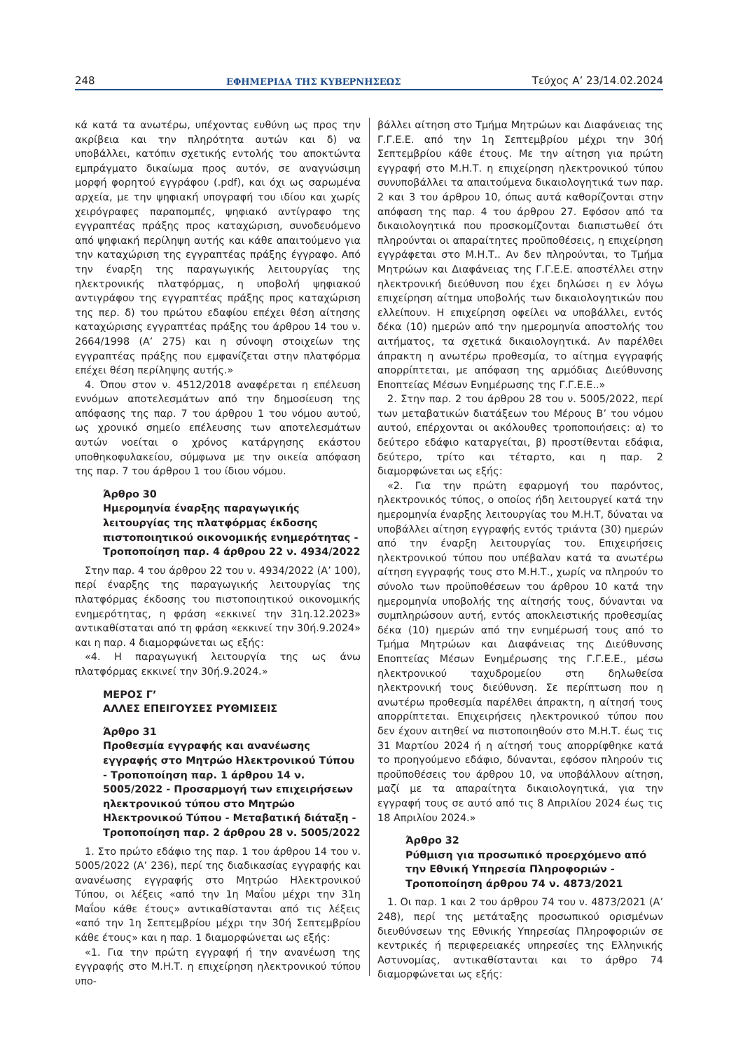248 ΕΦΗΜΕΡΙΔΑ ΤΗΣ ΚΥΒΕΡΝΗΣΕΩΣ Τεύχος Α’ 23/14.02.2024
κά κατά τα ανωτέρω, υπέχοντας ευθύνη ως προς την ακρίβεια και την πληρότητα αυτών και δ) να υποβάλλει, κατόπιν σχετικής εντολής του αποκτώντα εμπράγματο δικαίωμα προς αυτόν, σε αναγνώσιμη μορφή φορητού εγγράφου (.pdf), και όχι ως σαρωμένα αρχεία, με την ψηφιακή υπογραφή του ιδίου και χωρίς χειρόγραφες παραπομπές, ψηφιακό αντίγραφο της εγγραπτέας πράξης προς καταχώριση, συνοδευόμενο από ψηφιακή περίληψη αυτής και κάθε απαιτούμενο για την καταχώριση της εγγραπτέας πράξης έγγραφο. Από την έναρξη της παραγωγικής λειτουργίας της ηλεκτρονικής πλατφόρμας, η υποβολή ψηφιακού αντιγράφου της εγγραπτέας πράξης προς καταχώριση της περ. δ) του πρώτου εδαφίου επέχει θέση αίτησης καταχώρισης εγγραπτέας πράξης του άρθρου 14 του ν. 2664/1998 (Α’ 275) και η σύνοψη στοιχείων της εγγραπτέας πράξης που εμφανίζεται στην πλατφόρμα επέχει θέση περίληψης αυτής.»
4. Όπου στον ν. 4512/2018 αναφέρεται η επέλευση εννόμων αποτελεσμάτων από την δημοσίευση της απόφασης της παρ. 7 του άρθρου 1 του νόμου αυτού, ως χρονικό σημείο επέλευσης των αποτελεσμάτων αυτών νοείται ο χρόνος κατάργησης εκάστου υποθηκοφυλακείου, σύμφωνα με την οικεία απόφαση της παρ. 7 του άρθρου 1 του ίδιου νόμου.
Άρθρο 30
Ημερομηνία έναρξης παραγωγικής λειτουργίας της πλατφόρμας έκδοσης πιστοποιητικού οικονομικής ενημερότητας - Τροποποίηση παρ. 4 άρθρου 22 ν. 4934/2022
Στην παρ. 4 του άρθρου 22 του ν. 4934/2022 (Α’ 100), περί έναρξης της παραγωγικής λειτουργίας της πλατφόρμας έκδοσης του πιστοποιητικού οικονομικής ενημερότητας, η φράση «εκκινεί την 31η.12.2023» αντικαθίσταται από τη φράση «εκκινεί την 30ή.9.2024» και η παρ. 4 διαμορφώνεται ως εξής:
«4. Η παραγωγική λειτουργία της ως άνω πλατφόρμας εκκινεί την 30ή.9.2024.»
ΜΕΡΟΣ Γ’
ΑΛΛΕΣ ΕΠΕΙΓΟΥΣΕΣ ΡΥΘΜΙΣΕΙΣ
Άρθρο 31
Προθεσμία εγγραφής και ανανέωσης εγγραφής στο Μητρώο Ηλεκτρονικού Τύπου - Τροποποίηση παρ. 1 άρθρου 14 ν. 5005/2022 - Προσαρμογή των επιχειρήσεων ηλεκτρονικού τύπου στο Μητρώο Ηλεκτρονικού Τύπου - Μεταβατική διάταξη - Τροποποίηση παρ. 2 άρθρου 28 ν. 5005/2022
1. Στο πρώτο εδάφιο της παρ. 1 του άρθρου 14 του ν. 5005/2022 (Α’ 236), περί της διαδικασίας εγγραφής και ανανέωσης εγγραφής στο Μητρώο Ηλεκτρονικού Τύπου, οι λέξεις «από την 1η Μαΐου μέχρι την 31η Μαΐου κάθε έτους» αντικαθίστανται από τις λέξεις «από την 1η Σεπτεμβρίου μέχρι την 30ή Σεπτεμβρίου κάθε έτους» και η παρ. 1 διαμορφώνεται ως εξής:
«1. Για την πρώτη εγγραφή ή την ανανέωση της εγγραφής στο Μ.Η.Τ. η επιχείρηση ηλεκτρονικού τύπου υπο-
βάλλει αίτηση στο Τμήμα Μητρώων και Διαφάνειας της Γ.Γ.Ε.Ε. από την 1η Σεπτεμβρίου μέχρι την 30ή Σεπτεμβρίου κάθε έτους. Με την αίτηση για πρώτη εγγραφή στο Μ.Η.Τ. η επιχείρηση ηλεκτρονικού τύπου συνυποβάλλει τα απαιτούμενα δικαιολογητικά των παρ. 2 και 3 του άρθρου 10, όπως αυτά καθορίζονται στην απόφαση της παρ. 4 του άρθρου 27. Εφόσον από τα δικαιολογητικά που προσκομίζονται διαπιστωθεί ότι πληρούνται οι απαραίτητες προϋποθέσεις, η επιχείρηση εγγράφεται στο Μ.Η.Τ.. Αν δεν πληρούνται, το Τμήμα Μητρώων και Διαφάνειας της Γ.Γ.Ε.Ε. αποστέλλει στην ηλεκτρονική διεύθυνση που έχει δηλώσει η εν λόγω επιχείρηση αίτημα υποβολής των δικαιολογητικών που ελλείπουν. Η επιχείρηση οφείλει να υποβάλλει, εντός δέκα (10) ημερών από την ημερομηνία αποστολής του αιτήματος, τα σχετικά δικαιολογητικά. Αν παρέλθει άπρακτη η ανωτέρω προθεσμία, το αίτημα εγγραφής απορρίπτεται, με απόφαση της αρμόδιας Διεύθυνσης Εποπτείας Μέσων Ενημέρωσης της Γ.Γ.Ε.Ε..»
2. Στην παρ. 2 του άρθρου 28 του ν. 5005/2022, περί των μεταβατικών διατάξεων του Μέρους Β’ του νόμου αυτού, επέρχονται οι ακόλουθες τροποποιήσεις: α) το δεύτερο εδάφιο καταργείται, β) προστίθενται εδάφια, δεύτερο, τρίτο και τέταρτο, και η παρ. 2 διαμορφώνεται ως εξής:
«2. Για την πρώτη εφαρμογή του παρόντος, ηλεκτρονικός τύπος, ο οποίος ήδη λειτουργεί κατά την ημερομηνία έναρξης λειτουργίας του Μ.Η.Τ, δύναται να υποβάλλει αίτηση εγγραφής εντός τριάντα (30) ημερών από την έναρξη λειτουργίας του. Επιχειρήσεις ηλεκτρονικού τύπου που υπέβαλαν κατά τα ανωτέρω αίτηση εγγραφής τους στο Μ.Η.Τ., χωρίς να πληρούν το σύνολο των προϋποθέσεων του άρθρου 10 κατά την ημερομηνία υποβολής της αίτησής τους, δύνανται να συμπληρώσουν αυτή, εντός αποκλειστικής προθεσμίας δέκα (10) ημερών από την ενημέρωσή τους από το Τμήμα Μητρώων και Διαφάνειας της Διεύθυνσης Εποπτείας Μέσων Ενημέρωσης της Γ.Γ.Ε.Ε., μέσω ηλεκτρονικού ταχυδρομείου στη δηλωθείσα ηλεκτρονική τους διεύθυνση. Σε περίπτωση που η ανωτέρω προθεσμία παρέλθει άπρακτη, η αίτησή τους απορρίπτεται. Επιχειρήσεις ηλεκτρονικού τύπου που δεν έχουν αιτηθεί να πιστοποιηθούν στο Μ.Η.Τ. έως τις 31 Μαρτίου 2024 ή η αίτησή τους απορρίφθηκε κατά το προηγούμενο εδάφιο, δύνανται, εφόσον πληρούν τις προϋποθέσεις του άρθρου 10, να υποβάλλουν αίτηση, μαζί με τα απαραίτητα δικαιολογητικά, για την εγγραφή τους σε αυτό από τις 8 Απριλίου 2024 έως τις 18 Απριλίου 2024.»
Άρθρο 32
Ρύθμιση για προσωπικό προερχόμενο από την Εθνική Υπηρεσία Πληροφοριών - Τροποποίηση άρθρου 74 ν. 4873/2021
1. Οι παρ. 1 και 2 του άρθρου 74 του ν. 4873/2021 (Α’ 248), περί της μετάταξης προσωπικού ορισμένων διευθύνσεων της Εθνικής Υπηρεσίας Πληροφοριών σε κεντρικές ή περιφερειακές υπηρεσίες της Ελληνικής Αστυνομίας, αντικαθίστανται και το άρθρο 74 διαμορφώνεται ως εξής: